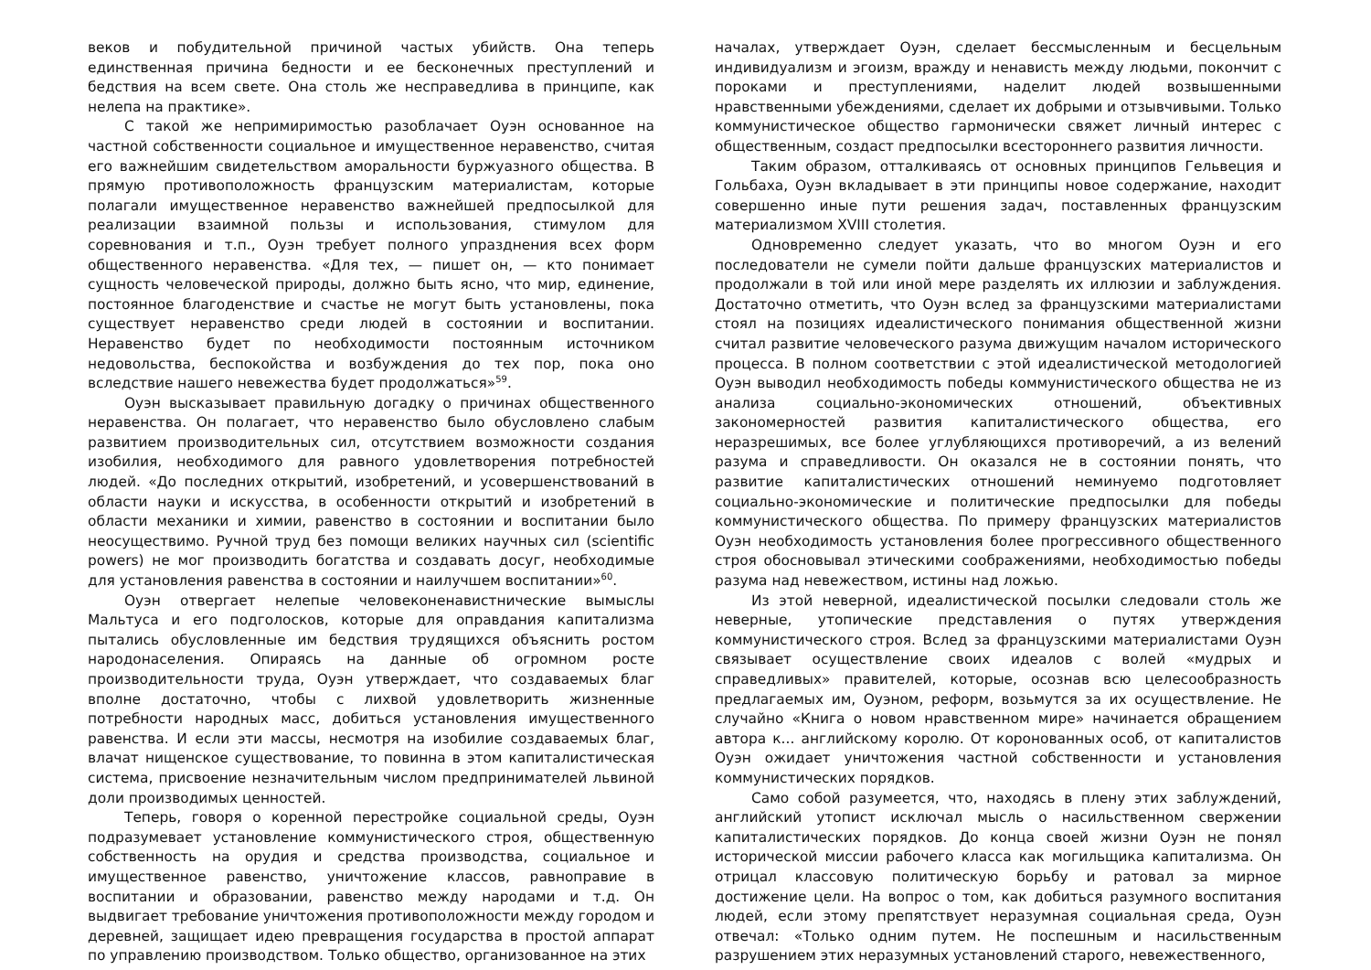веков и побудительной причиной частых убийств. Она теперь единственная причина бедности и ее бесконечных преступлений и бедствия на всем свете. Она столь же несправедлива в принципе, как нелепа на практике».
С такой же непримиримостью разоблачает Оуэн основанное на частной собственности социальное и имущественное неравенство, считая его важнейшим свидетельством аморальности буржуазного общества. В прямую противоположность французским материалистам, которые полагали имущественное неравенство важнейшей предпосылкой для реализации взаимной пользы и использования, стимулом для соревнования и т.п., Оуэн требует полного упразднения всех форм общественного неравенства. «Для тех, — пишет он, — кто понимает сущность человеческой природы, должно быть ясно, что мир, единение, постоянное благоденствие и счастье не могут быть установлены, пока существует неравенство среди людей в состоянии и воспитании. Неравенство будет по необходимости постоянным источником недовольства, беспокойства и возбуждения до тех пор, пока оно вследствие нашего невежества будет продолжаться»<sup>59</sup>.
Оуэн высказывает правильную догадку о причинах общественного неравенства. Он полагает, что неравенство было обусловлено слабым развитием производительных сил, отсутствием возможности создания изобилия, необходимого для равного удовлетворения потребностей людей. «До последних открытий, изобретений, и усовершенствований в области науки и искусства, в особенности открытий и изобретений в области механики и химии, равенство в состоянии и воспитании было неосуществимо. Ручной труд без помощи великих научных сил (scientific powers) не мог производить богатства и создавать досуг, необходимые для установления равенства в состоянии и наилучшем воспитании»<sup>60</sup>.
Оуэн отвергает нелепые человеконенавистнические вымыслы Мальтуса и его подголосков, которые для оправдания капитализма пытались обусловленные им бедствия трудящихся объяснить ростом народонаселения. Опираясь на данные об огромном росте производительности труда, Оуэн утверждает, что создаваемых благ вполне достаточно, чтобы с лихвой удовлетворить жизненные потребности народных масс, добиться установления имущественного равенства. И если эти массы, несмотря на изобилие создаваемых благ, влачат нищенское существование, то повинна в этом капиталистическая система, присвоение незначительным числом предпринимателей львиной доли производимых ценностей.
Теперь, говоря о коренной перестройке социальной среды, Оуэн подразумевает установление коммунистического строя, общественную собственность на орудия и средства производства, социальное и имущественное равенство, уничтожение классов, равноправие в воспитании и образовании, равенство между народами и т.д. Он выдвигает требование уничтожения противоположности между городом и деревней, защищает идею превращения государства в простой аппарат по управлению производством. Только общество, организованное на этих
началах, утверждает Оуэн, сделает бессмысленным и бесцельным индивидуализм и эгоизм, вражду и ненависть между людьми, покончит с пороками и преступлениями, наделит людей возвышенными нравственными убеждениями, сделает их добрыми и отзывчивыми. Только коммунистическое общество гармонически свяжет личный интерес с общественным, создаст предпосылки всестороннего развития личности.
Таким образом, отталкиваясь от основных принципов Гельвеция и Гольбаха, Оуэн вкладывает в эти принципы новое содержание, находит совершенно иные пути решения задач, поставленных французским материализмом XVIII столетия.
Одновременно следует указать, что во многом Оуэн и его последователи не сумели пойти дальше французских материалистов и продолжали в той или иной мере разделять их иллюзии и заблуждения. Достаточно отметить, что Оуэн вслед за французскими материалистами стоял на позициях идеалистического понимания общественной жизни считал развитие человеческого разума движущим началом исторического процесса. В полном соответствии с этой идеалистической методологией Оуэн выводил необходимость победы коммунистического общества не из анализа социально-экономических отношений, объективных закономерностей развития капиталистического общества, его неразрешимых, все более углубляющихся противоречий, а из велений разума и справедливости. Он оказался не в состоянии понять, что развитие капиталистических отношений неминуемо подготовляет социально-экономические и политические предпосылки для победы коммунистического общества. По примеру французских материалистов Оуэн необходимость установления более прогрессивного общественного строя обосновывал этическими соображениями, необходимостью победы разума над невежеством, истины над ложью.
Из этой неверной, идеалистической посылки следовали столь же неверные, утопические представления о путях утверждения коммунистического строя. Вслед за французскими материалистами Оуэн связывает осуществление своих идеалов с волей «мудрых и справедливых» правителей, которые, осознав всю целесообразность предлагаемых им, Оуэном, реформ, возьмутся за их осуществление. Не случайно «Книга о новом нравственном мире» начинается обращением автора к... английскому королю. От коронованных особ, от капиталистов Оуэн ожидает уничтожения частной собственности и установления коммунистических порядков.
Само собой разумеется, что, находясь в плену этих заблуждений, английский утопист исключал мысль о насильственном свержении капиталистических порядков. До конца своей жизни Оуэн не понял исторической миссии рабочего класса как могильщика капитализма. Он отрицал классовую политическую борьбу и ратовал за мирное достижение цели. На вопрос о том, как добиться разумного воспитания людей, если этому препятствует неразумная социальная среда, Оуэн отвечал: «Только одним путем. Не поспешным и насильственным разрушением этих неразумных установлений старого, невежественного,